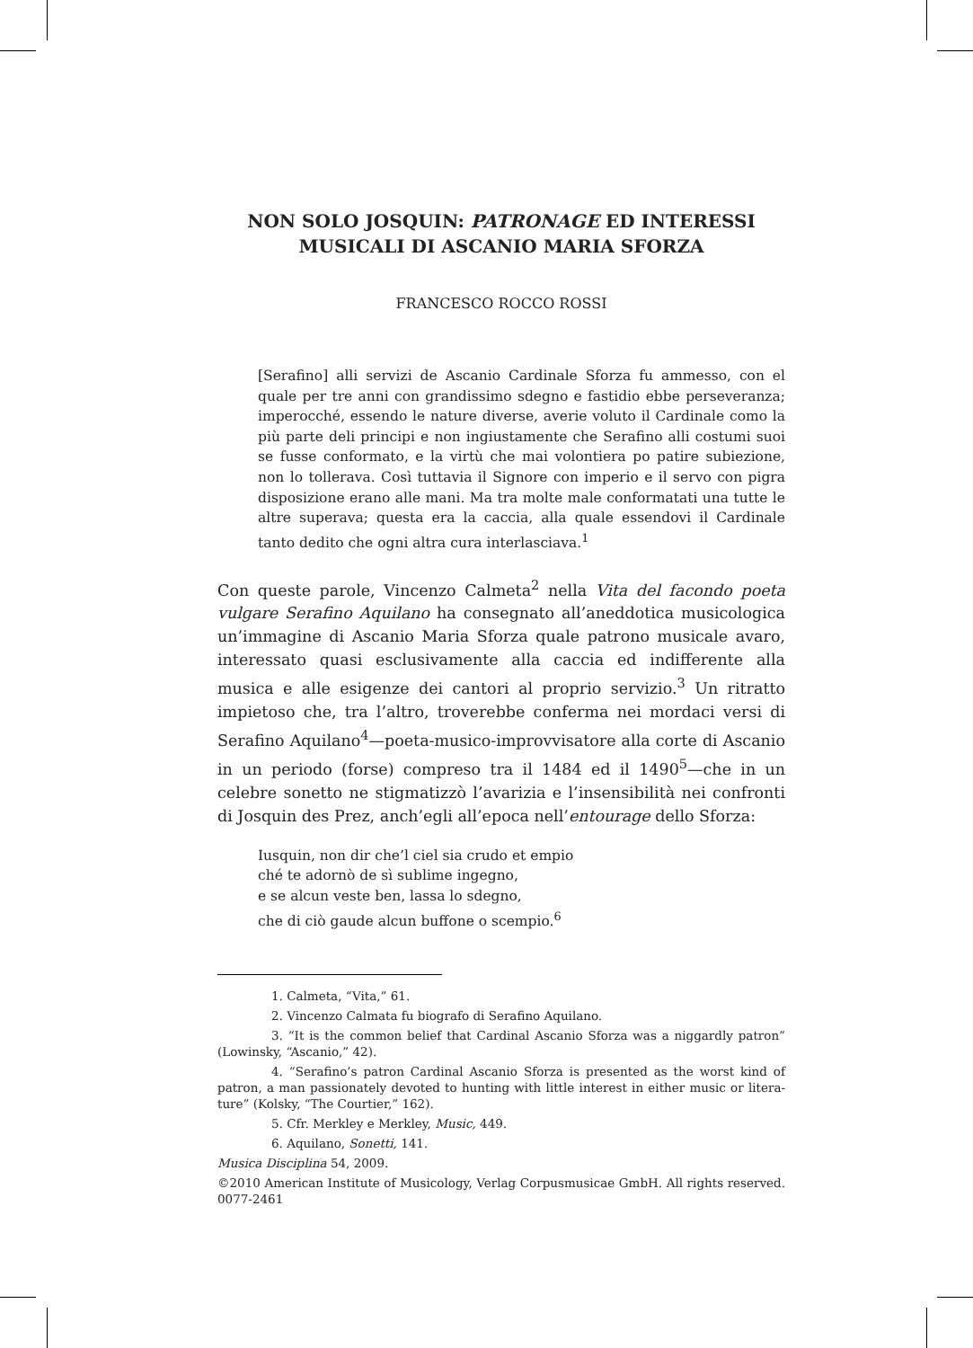NON SOLO JOSQUIN: PATRONAGE ED INTERESSI
MUSICALI DI ASCANIO MARIA SFORZA
FRANCESCO ROCCO ROSSI
[Serafino] alli servizi de Ascanio Cardinale Sforza fu ammesso, con el quale per tre anni con grandissimo sdegno e fastidio ebbe perseveranza; imperocché, essendo le nature diverse, averie voluto il Cardinale como la più parte deli principi e non ingiustamente che Serafino alli costumi suoi se fusse conformato, e la virtù che mai volontiera po patire subiezione, non lo tollerava. Così tuttavia il Signore con imperio e il servo con pigra disposizione erano alle mani. Ma tra molte male confor­matati una tutte le altre superava; questa era la caccia, alla quale essendovi il Cardinale tanto dedito che ogni altra cura interlasciava.<sup>1</sup>
Con queste parole, Vincenzo Calmeta<sup>2</sup> nella Vita del facondo poeta vulgare Serafino Aquilano ha consegnato all’aneddotica musicologica un’immagine di Ascanio Maria Sforza quale patrono musicale avaro, interessato quasi esclusivamente alla caccia ed indifferente alla musica e alle esigenze dei cantori al proprio servizio.<sup>3</sup> Un ritratto impietoso che, tra l’altro, troverebbe conferma nei mordaci versi di Serafino Aquilano<sup>4</sup>—poeta-musico-improvvisatore alla corte di Ascanio in un periodo (forse) compreso tra il 1484 ed il 1490<sup>5</sup>—che in un celebre sonetto ne stigmatizzò l’avarizia e l’in­sensibilità nei confronti di Josquin des Prez, anch’egli all’epoca nell’en­tourage dello Sforza:
Iusquin, non dir che’l ciel sia crudo et empio
ché te adornò de sì sublime ingegno,
e se alcun veste ben, lassa lo sdegno,
che di ciò gaude alcun buffone o scempio.<sup>6</sup>
1. Calmeta, “Vita,” 61.
2. Vincenzo Calmata fu biografo di Serafino Aquilano.
3. “It is the common belief that Cardinal Ascanio Sforza was a niggardly patron” (Lowinsky, “Ascanio,” 42).
4. “Serafino’s patron Cardinal Ascanio Sforza is presented as the worst kind of patron, a man passionately devoted to hunting with little interest in either music or litera­ture” (Kolsky, “The Courtier,” 162).
5. Cfr. Merkley e Merkley, Music, 449.
6. Aquilano, Sonetti, 141.
Musica Disciplina 54, 2009.
©2010 American Institute of Musicology, Verlag Corpusmusicae GmbH. All rights reserved. 0077-2461